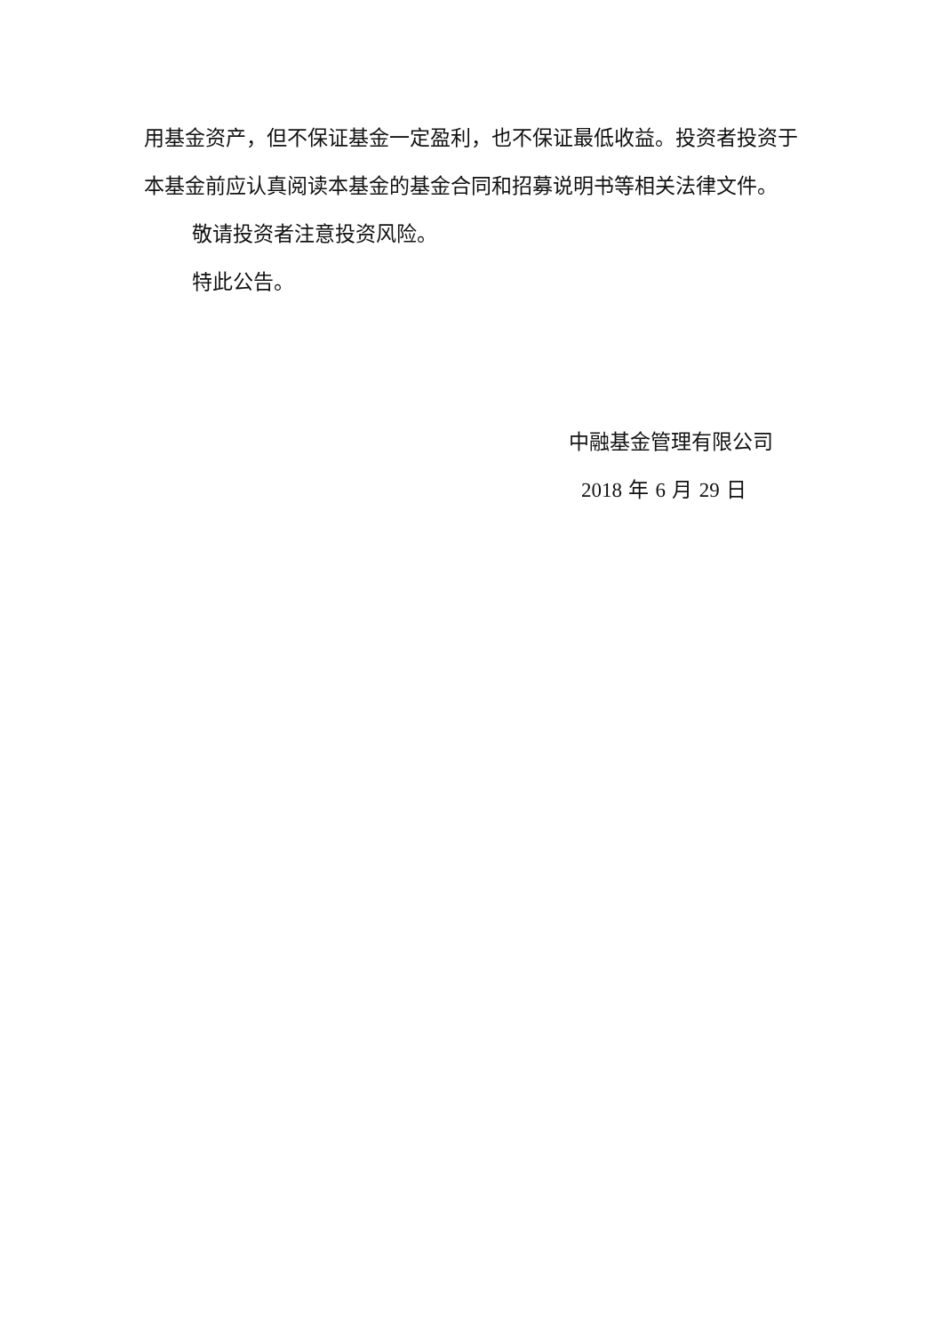用基金资产，但不保证基金一定盈利，也不保证最低收益。投资者投资于本基金前应认真阅读本基金的基金合同和招募说明书等相关法律文件。
敬请投资者注意投资风险。
特此公告。
中融基金管理有限公司
2018 年 6 月 29 日